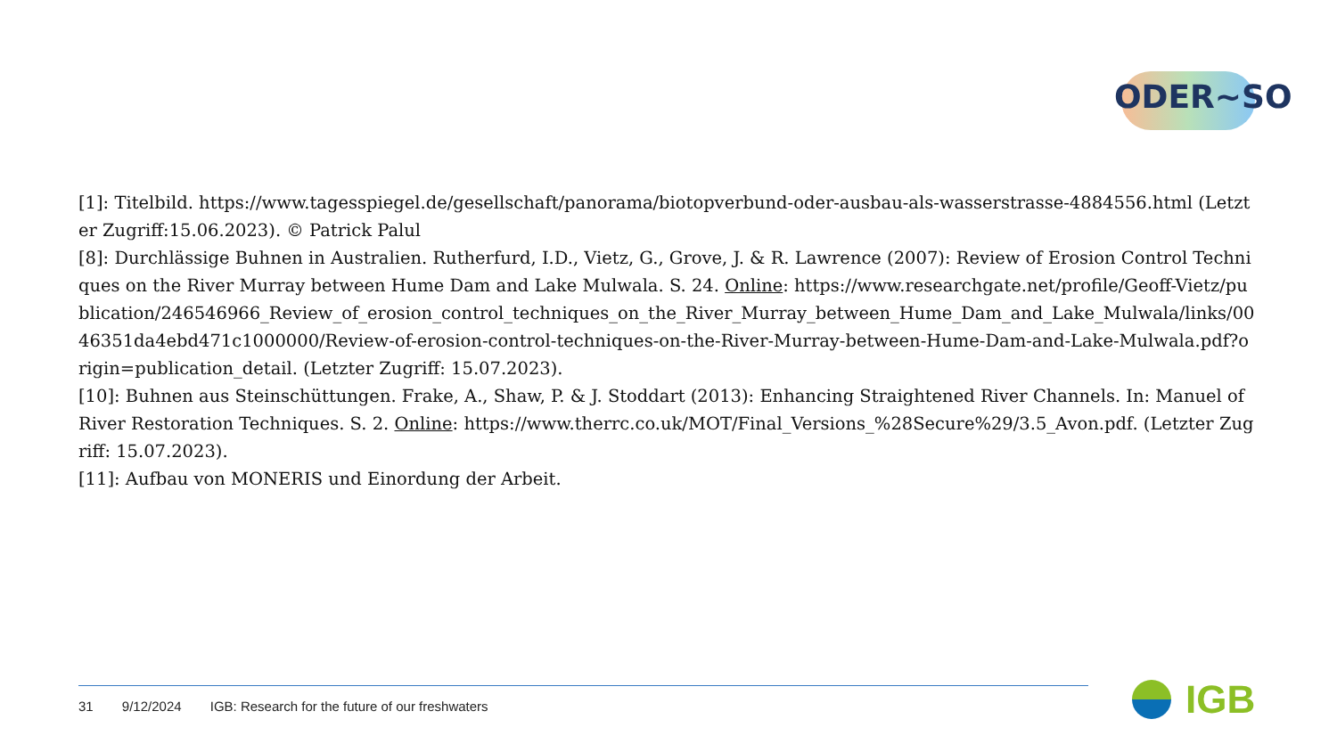ODER~SO
[1]: Titelbild. https://www.tagesspiegel.de/gesellschaft/panorama/biotopverbund-oder-ausbau-als-wasserstrasse-4884556.html (Letzter Zugriff:15.06.2023). © Patrick Palul
[8]: Durchlässige Buhnen in Australien. Rutherfurd, I.D., Vietz, G., Grove, J. & R. Lawrence (2007): Review of Erosion Control Techniques on the River Murray between Hume Dam and Lake Mulwala. S. 24. Online: https://www.researchgate.net/profile/Geoff-Vietz/publication/246546966_Review_of_erosion_control_techniques_on_the_River_Murray_between_Hume_Dam_and_Lake_Mulwala/links/0046351da4ebd471c1000000/Review-of-erosion-control-techniques-on-the-River-Murray-between-Hume-Dam-and-Lake-Mulwala.pdf?origin=publication_detail. (Letzter Zugriff: 15.07.2023).
[10]: Buhnen aus Steinschüttungen. Frake, A., Shaw, P. & J. Stoddart (2013): Enhancing Straightened River Channels. In: Manuel of River Restoration Techniques. S. 2. Online: https://www.therrc.co.uk/MOT/Final_Versions_%28Secure%29/3.5_Avon.pdf. (Letzter Zugriff: 15.07.2023).
[11]: Aufbau von MONERIS und Einordung der Arbeit.
31 9/12/2024 IGB: Research for the future of our freshwaters
IGB